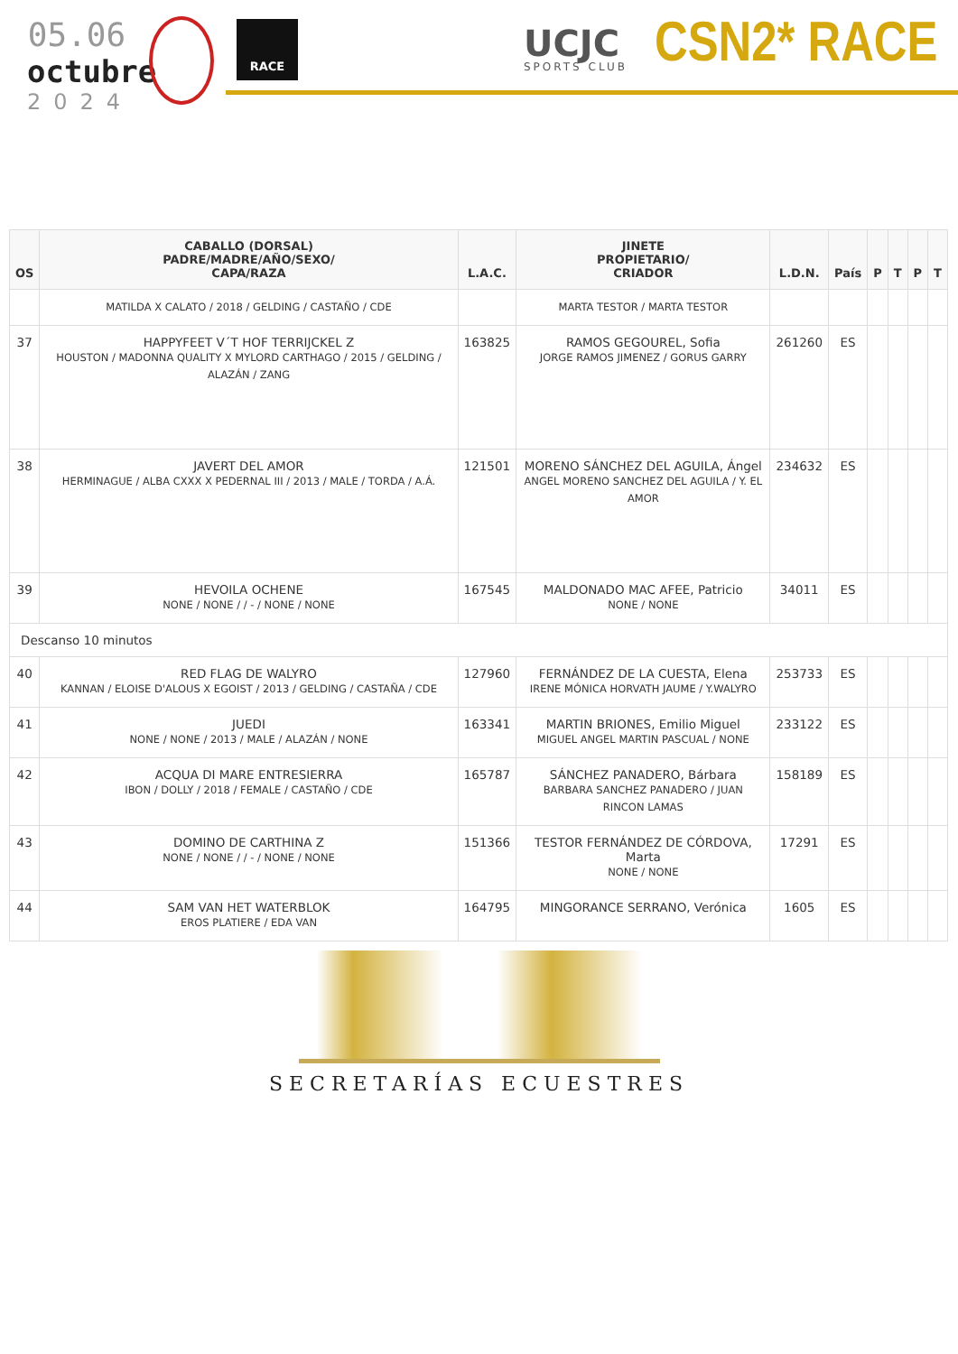05.06
octubre
2024
RACE
UCJC
SPORTS CLUB
CSN2* RACE
| OS | CABALLO (DORSAL) PADRE/MADRE/AÑO/SEXO/ CAPA/RAZA | L.A.C. | JINETE PROPIETARIO/ CRIADOR | L.D.N. | País | P | T | P | T |
| --- | --- | --- | --- | --- | --- | --- | --- | --- | --- |
| | MATILDA X CALATO / 2018 / GELDING / CASTAÑO / CDE | | MARTA TESTOR / MARTA TESTOR | | | | | | |
| 37 | HAPPYFEET V´T HOF TERRIJCKEL Z HOUSTON / MADONNA QUALITY X MYLORD CARTHAGO / 2015 / GELDING / ALAZÁN / ZANG | 163825 | RAMOS GEGOUREL, Sofia JORGE RAMOS JIMENEZ / GORUS GARRY | 261260 | ES | | | | |
| 38 | JAVERT DEL AMOR HERMINAGUE / ALBA CXXX X PEDERNAL III / 2013 / MALE / TORDA / A.Á. | 121501 | MORENO SÁNCHEZ DEL AGUILA, Ángel ANGEL MORENO SANCHEZ DEL AGUILA / Y. EL AMOR | 234632 | ES | | | | |
| 39 | HEVOILA OCHENE NONE / NONE / / - / NONE / NONE | 167545 | MALDONADO MAC AFEE, Patricio NONE / NONE | 34011 | ES | | | | |
| Descanso 10 minutos | | | | | | | | | |
| 40 | RED FLAG DE WALYRO KANNAN / ELOISE D'ALOUS X EGOIST / 2013 / GELDING / CASTAÑA / CDE | 127960 | FERNÁNDEZ DE LA CUESTA, Elena IRENE MÓNICA HORVATH JAUME / Y.WALYRO | 253733 | ES | | | | |
| 41 | JUEDI NONE / NONE / 2013 / MALE / ALAZÁN / NONE | 163341 | MARTIN BRIONES, Emilio Miguel MIGUEL ANGEL MARTIN PASCUAL / NONE | 233122 | ES | | | | |
| 42 | ACQUA DI MARE ENTRESIERRA IBON / DOLLY / 2018 / FEMALE / CASTAÑO / CDE | 165787 | SÁNCHEZ PANADERO, Bárbara BARBARA SANCHEZ PANADERO / JUAN RINCON LAMAS | 158189 | ES | | | | |
| 43 | DOMINO DE CARTHINA Z NONE / NONE / / - / NONE / NONE | 151366 | TESTOR FERNÁNDEZ DE CÓRDOVA, Marta NONE / NONE | 17291 | ES | | | | |
| 44 | SAM VAN HET WATERBLOK EROS PLATIERE / EDA VAN | 164795 | MINGORANCE SERRANO, Verónica | 1605 | ES | | | | |
SECRETARÍAS ECUESTRES